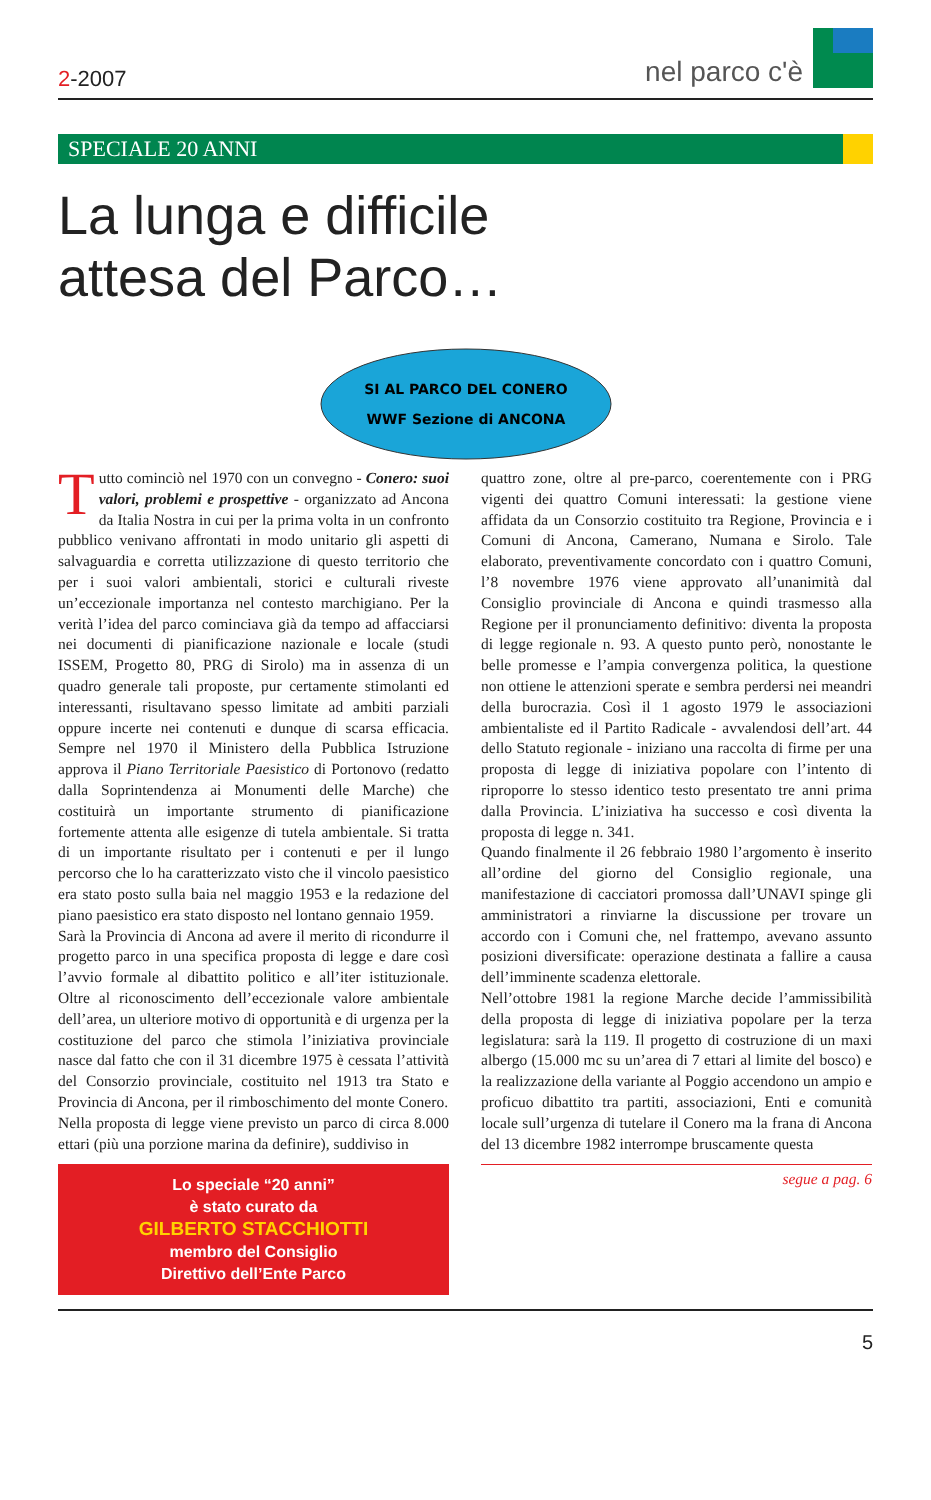2-2007
nel parco c'è
SPECIALE 20 ANNI
La lunga e difficile
attesa del Parco…
SI AL PARCO DEL CONERO
WWF Sezione di ANCONA
Tutto cominciò nel 1970 con un convegno - Conero: suoi valori, problemi e prospettive - organizzato ad Ancona da Italia Nostra in cui per la prima volta in un confronto pubblico venivano affrontati in modo unitario gli aspetti di salvaguardia e corretta utilizzazione di questo territorio che per i suoi valori ambientali, storici e culturali riveste un’eccezionale importanza nel contesto marchigiano. Per la verità l’idea del parco cominciava già da tempo ad affacciarsi nei documenti di pianificazione nazionale e locale (studi ISSEM, Progetto 80, PRG di Sirolo) ma in assenza di un quadro generale tali proposte, pur certamente stimolanti ed interessanti, risultavano spesso limitate ad ambiti parziali oppure incerte nei contenuti e dunque di scarsa efficacia. Sempre nel 1970 il Ministero della Pubblica Istruzione approva il Piano Territoriale Paesistico di Portonovo (redatto dalla Soprintendenza ai Monumenti delle Marche) che costituirà un importante strumento di pianificazione fortemente attenta alle esigenze di tutela ambientale. Si tratta di un importante risultato per i contenuti e per il lungo percorso che lo ha caratterizzato visto che il vincolo paesistico era stato posto sulla baia nel maggio 1953 e la redazione del piano paesistico era stato disposto nel lontano gennaio 1959.
Sarà la Provincia di Ancona ad avere il merito di ricondurre il progetto parco in una specifica proposta di legge e dare così l’avvio formale al dibattito politico e all’iter istituzionale. Oltre al riconoscimento dell’eccezionale valore ambientale dell’area, un ulteriore motivo di opportunità e di urgenza per la costituzione del parco che stimola l’iniziativa provinciale nasce dal fatto che con il 31 dicembre 1975 è cessata l’attività del Consorzio provinciale, costituito nel 1913 tra Stato e Provincia di Ancona, per il rimboschimento del monte Conero.
Nella proposta di legge viene previsto un parco di circa 8.000 ettari (più una porzione marina da definire), suddiviso in
Lo speciale “20 anni”
è stato curato da
GILBERTO STACCHIOTTI
membro del Consiglio
Direttivo dell’Ente Parco
quattro zone, oltre al pre-parco, coerentemente con i PRG vigenti dei quattro Comuni interessati: la gestione viene affidata da un Consorzio costituito tra Regione, Provincia e i Comuni di Ancona, Camerano, Numana e Sirolo. Tale elaborato, preventivamente concordato con i quattro Comuni, l’8 novembre 1976 viene approvato all’unanimità dal Consiglio provinciale di Ancona e quindi trasmesso alla Regione per il pronunciamento definitivo: diventa la proposta di legge regionale n. 93. A questo punto però, nonostante le belle promesse e l’ampia convergenza politica, la questione non ottiene le attenzioni sperate e sembra perdersi nei meandri della burocrazia. Così il 1 agosto 1979 le associazioni ambientaliste ed il Partito Radicale - avvalendosi dell’art. 44 dello Statuto regionale - iniziano una raccolta di firme per una proposta di legge di iniziativa popolare con l’intento di riproporre lo stesso identico testo presentato tre anni prima dalla Provincia. L’iniziativa ha successo e così diventa la proposta di legge n. 341.
Quando finalmente il 26 febbraio 1980 l’argomento è inserito all’ordine del giorno del Consiglio regionale, una manifestazione di cacciatori promossa dall’UNAVI spinge gli amministratori a rinviarne la discussione per trovare un accordo con i Comuni che, nel frattempo, avevano assunto posizioni diversificate: operazione destinata a fallire a causa dell’imminente scadenza elettorale.
Nell’ottobre 1981 la regione Marche decide l’ammissibilità della proposta di legge di iniziativa popolare per la terza legislatura: sarà la 119. Il progetto di costruzione di un maxi albergo (15.000 mc su un’area di 7 ettari al limite del bosco) e la realizzazione della variante al Poggio accendono un ampio e proficuo dibattito tra partiti, associazioni, Enti e comunità locale sull’urgenza di tutelare il Conero ma la frana di Ancona del 13 dicembre 1982 interrompe bruscamente questa
segue a pag. 6
5